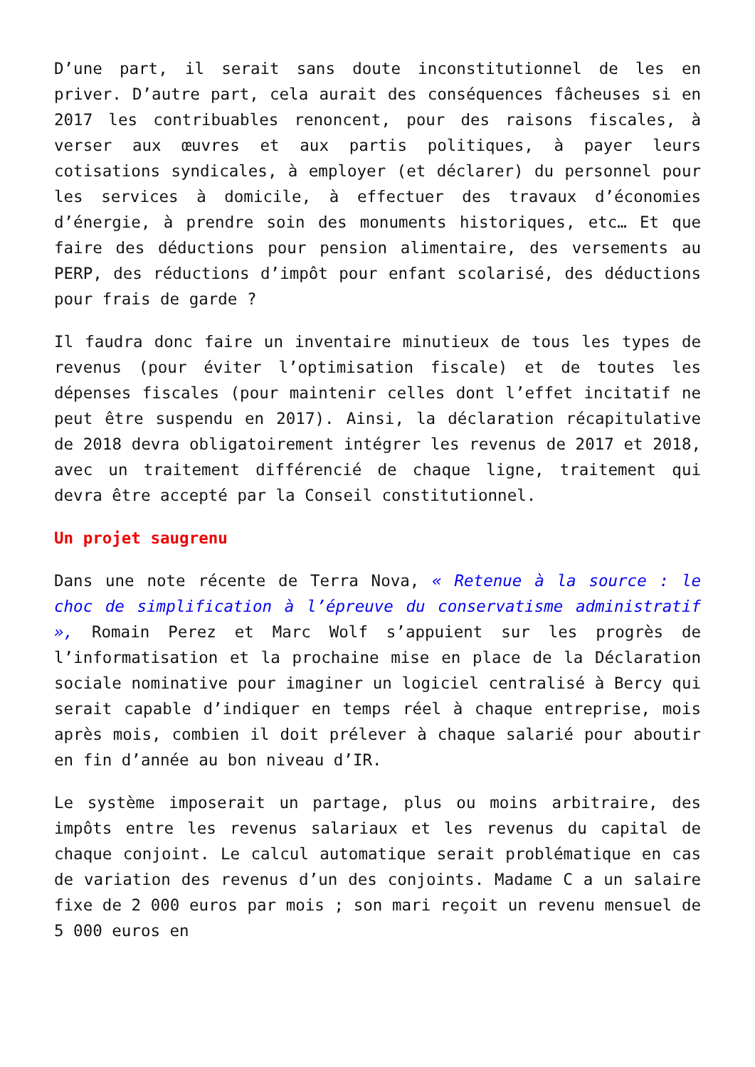D’une part, il serait sans doute inconstitutionnel de les en priver. D’autre part, cela aurait des conséquences fâcheuses si en 2017 les contribuables renoncent, pour des raisons fiscales, à verser aux œuvres et aux partis politiques, à payer leurs cotisations syndicales, à employer (et déclarer) du personnel pour les services à domicile, à effectuer des travaux d’économies d’énergie, à prendre soin des monuments historiques, etc… Et que faire des déductions pour pension alimentaire, des versements au PERP, des réductions d’impôt pour enfant scolarisé, des déductions pour frais de garde ?
Il faudra donc faire un inventaire minutieux de tous les types de revenus (pour éviter l’optimisation fiscale) et de toutes les dépenses fiscales (pour maintenir celles dont l’effet incitatif ne peut être suspendu en 2017). Ainsi, la déclaration récapitulative de 2018 devra obligatoirement intégrer les revenus de 2017 et 2018, avec un traitement différencié de chaque ligne, traitement qui devra être accepté par la Conseil constitutionnel.
Un projet saugrenu
Dans une note récente de Terra Nova, « Retenue à la source : le choc de simplification à l’épreuve du conservatisme administratif », Romain Perez et Marc Wolf s’appuient sur les progrès de l’informatisation et la prochaine mise en place de la Déclaration sociale nominative pour imaginer un logiciel centralisé à Bercy qui serait capable d’indiquer en temps réel à chaque entreprise, mois après mois, combien il doit prélever à chaque salarié pour aboutir en fin d’année au bon niveau d’IR.
Le système imposerait un partage, plus ou moins arbitraire, des impôts entre les revenus salariaux et les revenus du capital de chaque conjoint. Le calcul automatique serait problématique en cas de variation des revenus d’un des conjoints. Madame C a un salaire fixe de 2 000 euros par mois ; son mari reçoit un revenu mensuel de 5 000 euros en